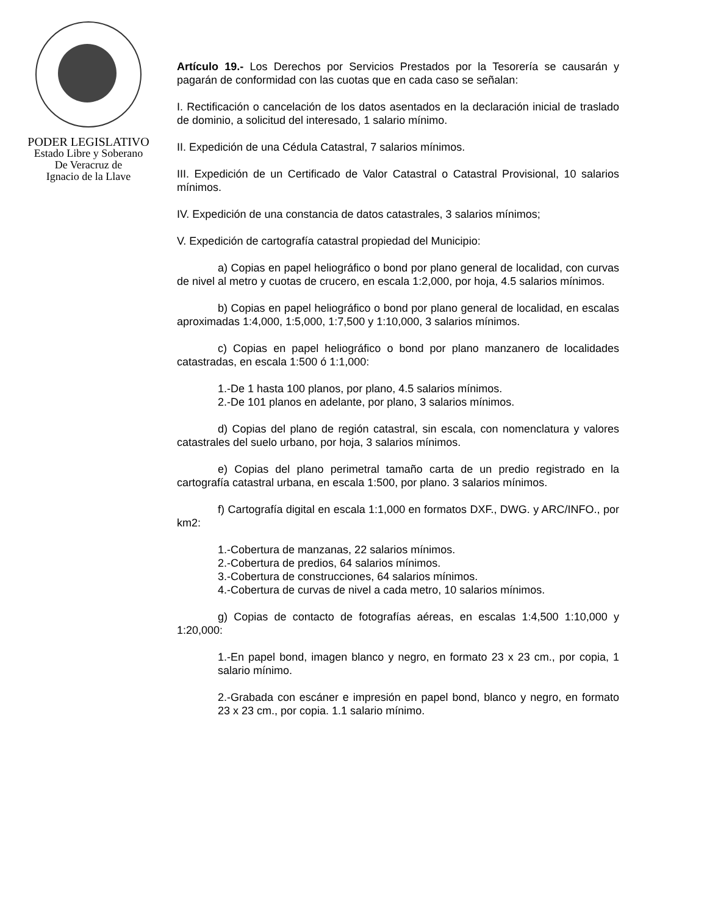PODER LEGISLATIVO
Estado Libre y Soberano
De Veracruz de
Ignacio de la Llave
Artículo 19.- Los Derechos por Servicios Prestados por la Tesorería se causarán y pagarán de conformidad con las cuotas que en cada caso se señalan:
I. Rectificación o cancelación de los datos asentados en la declaración inicial de traslado de dominio, a solicitud del interesado, 1 salario mínimo.
II. Expedición de una Cédula Catastral, 7 salarios mínimos.
III. Expedición de un Certificado de Valor Catastral o Catastral Provisional, 10 salarios mínimos.
IV. Expedición de una constancia de datos catastrales, 3 salarios mínimos;
V. Expedición de cartografía catastral propiedad del Municipio:
a) Copias en papel heliográfico o bond por plano general de localidad, con curvas de nivel al metro y cuotas de crucero, en escala 1:2,000, por hoja, 4.5 salarios mínimos.
b) Copias en papel heliográfico o bond por plano general de localidad, en escalas aproximadas 1:4,000, 1:5,000, 1:7,500 y 1:10,000, 3 salarios mínimos.
c) Copias en papel heliográfico o bond por plano manzanero de localidades catastradas, en escala 1:500 ó 1:1,000:
1.-De 1 hasta 100 planos, por plano, 4.5 salarios mínimos.
2.-De 101 planos en adelante, por plano, 3 salarios mínimos.
d) Copias del plano de región catastral, sin escala, con nomenclatura y valores catastrales del suelo urbano, por hoja, 3 salarios mínimos.
e) Copias del plano perimetral tamaño carta de un predio registrado en la cartografía catastral urbana, en escala 1:500, por plano. 3 salarios mínimos.
f) Cartografía digital en escala 1:1,000 en formatos DXF., DWG. y ARC/INFO., por km2:
1.-Cobertura de manzanas, 22 salarios mínimos.
2.-Cobertura de predios, 64 salarios mínimos.
3.-Cobertura de construcciones, 64 salarios mínimos.
4.-Cobertura de curvas de nivel a cada metro, 10 salarios mínimos.
g) Copias de contacto de fotografías aéreas, en escalas 1:4,500 1:10,000 y 1:20,000:
1.-En papel bond, imagen blanco y negro, en formato 23 x 23 cm., por copia, 1 salario mínimo.
2.-Grabada con escáner e impresión en papel bond, blanco y negro, en formato 23 x 23 cm., por copia. 1.1 salario mínimo.